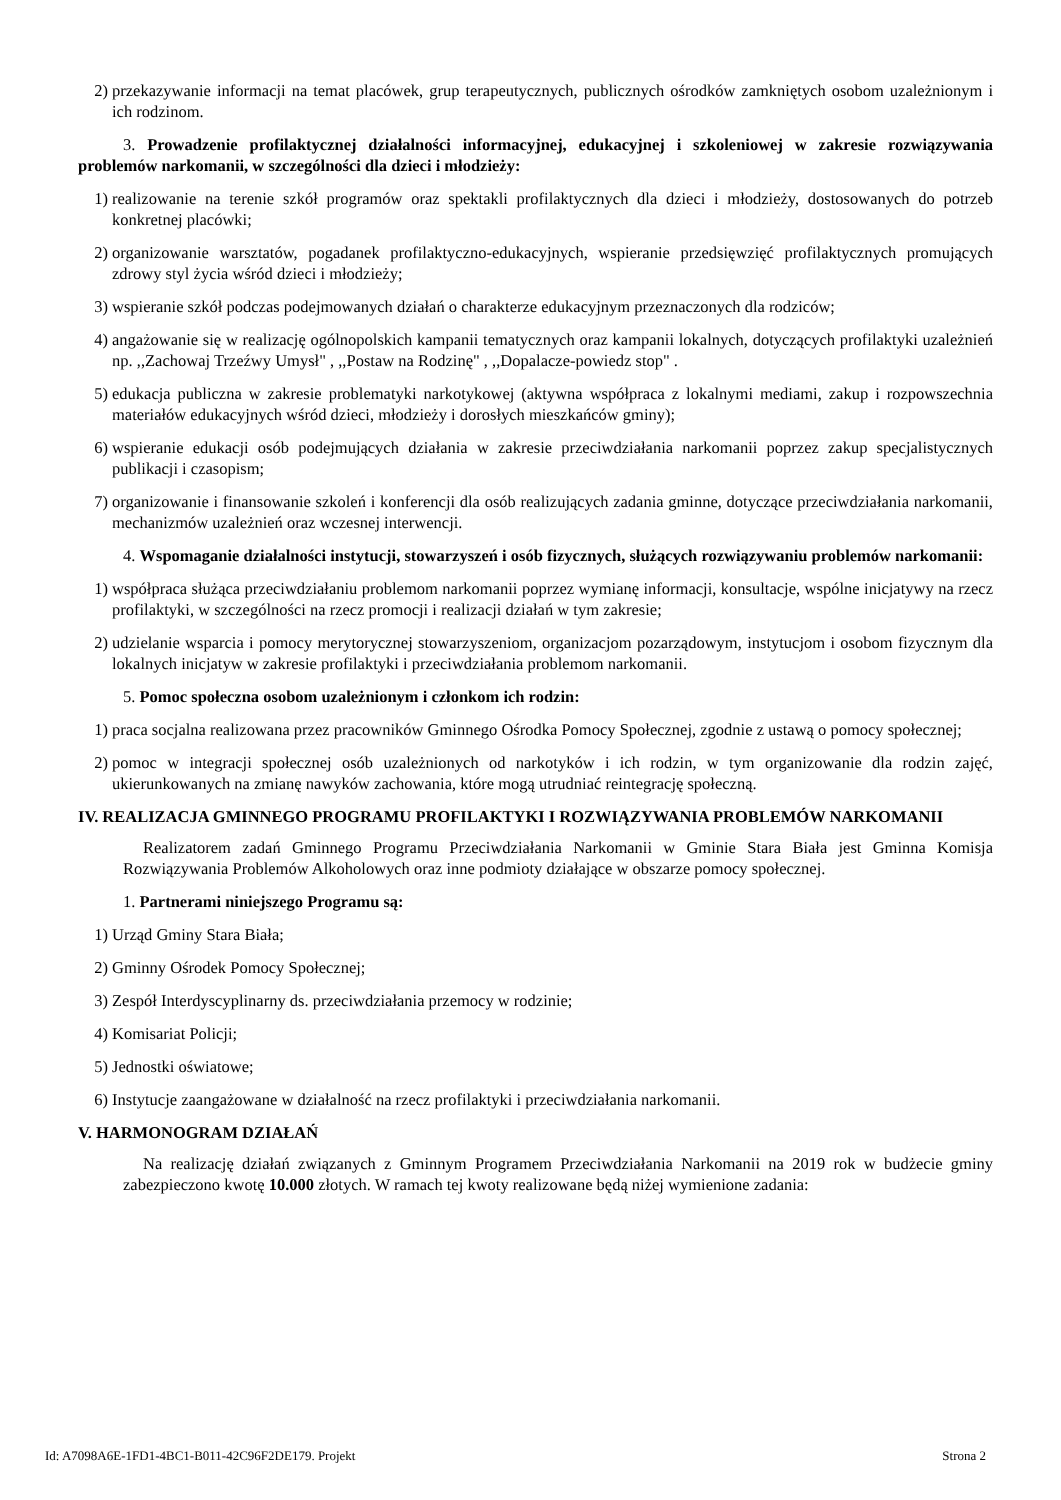2) przekazywanie informacji na temat placówek, grup terapeutycznych, publicznych ośrodków zamkniętych osobom uzależnionym i ich rodzinom.
3. Prowadzenie profilaktycznej działalności informacyjnej, edukacyjnej i szkoleniowej w zakresie rozwiązywania problemów narkomanii, w szczególności dla dzieci i młodzieży:
1) realizowanie na terenie szkół programów oraz spektakli profilaktycznych dla dzieci i młodzieży, dostosowanych do potrzeb konkretnej placówki;
2) organizowanie warsztatów, pogadanek profilaktyczno-edukacyjnych, wspieranie przedsięwzięć profilaktycznych promujących zdrowy styl życia wśród dzieci i młodzieży;
3) wspieranie szkół podczas podejmowanych działań o charakterze edukacyjnym przeznaczonych dla rodziców;
4) angażowanie się w realizację ogólnopolskich kampanii tematycznych oraz kampanii lokalnych, dotyczących profilaktyki uzależnień np. ,,Zachowaj Trzeźwy Umysł" , ,,Postaw na Rodzinę" , ,,Dopalacze-powiedz stop" .
5) edukacja publiczna w zakresie problematyki narkotykowej (aktywna współpraca z lokalnymi mediami, zakup i rozpowszechnia materiałów edukacyjnych wśród dzieci, młodzieży i dorosłych mieszkańców gminy);
6) wspieranie edukacji osób podejmujących działania w zakresie przeciwdziałania narkomanii poprzez zakup specjalistycznych publikacji i czasopism;
7) organizowanie i finansowanie szkoleń i konferencji dla osób realizujących zadania gminne, dotyczące przeciwdziałania narkomanii, mechanizmów uzależnień oraz wczesnej interwencji.
4. Wspomaganie działalności instytucji, stowarzyszeń i osób fizycznych, służących rozwiązywaniu problemów narkomanii:
1) współpraca służąca przeciwdziałaniu problemom narkomanii poprzez wymianę informacji, konsultacje, wspólne inicjatywy na rzecz profilaktyki, w szczególności na rzecz promocji i realizacji działań w tym zakresie;
2) udzielanie wsparcia i pomocy merytorycznej stowarzyszeniom, organizacjom pozarządowym, instytucjom i osobom fizycznym dla lokalnych inicjatyw w zakresie profilaktyki i przeciwdziałania problemom narkomanii.
5. Pomoc społeczna osobom uzależnionym i członkom ich rodzin:
1) praca socjalna realizowana przez pracowników Gminnego Ośrodka Pomocy Społecznej, zgodnie z ustawą o pomocy społecznej;
2) pomoc w integracji społecznej osób uzależnionych od narkotyków i ich rodzin, w tym organizowanie dla rodzin zajęć, ukierunkowanych na zmianę nawyków zachowania, które mogą utrudniać reintegrację społeczną.
IV. REALIZACJA GMINNEGO PROGRAMU PROFILAKTYKI I ROZWIĄZYWANIA PROBLEMÓW NARKOMANII
Realizatorem zadań Gminnego Programu Przeciwdziałania Narkomanii w Gminie Stara Biała jest Gminna Komisja Rozwiązywania Problemów Alkoholowych oraz inne podmioty działające w obszarze pomocy społecznej.
1. Partnerami niniejszego Programu są:
1) Urząd Gminy Stara Biała;
2) Gminny Ośrodek Pomocy Społecznej;
3) Zespół Interdyscyplinarny ds. przeciwdziałania przemocy w rodzinie;
4) Komisariat Policji;
5) Jednostki oświatowe;
6) Instytucje zaangażowane w działalność na rzecz profilaktyki i przeciwdziałania narkomanii.
V. HARMONOGRAM DZIAŁAŃ
Na realizację działań związanych z Gminnym Programem Przeciwdziałania Narkomanii na 2019 rok w budżecie gminy zabezpieczono kwotę 10.000 złotych. W ramach tej kwoty realizowane będą niżej wymienione zadania:
Id: A7098A6E-1FD1-4BC1-B011-42C96F2DE179. Projekt Strona 2